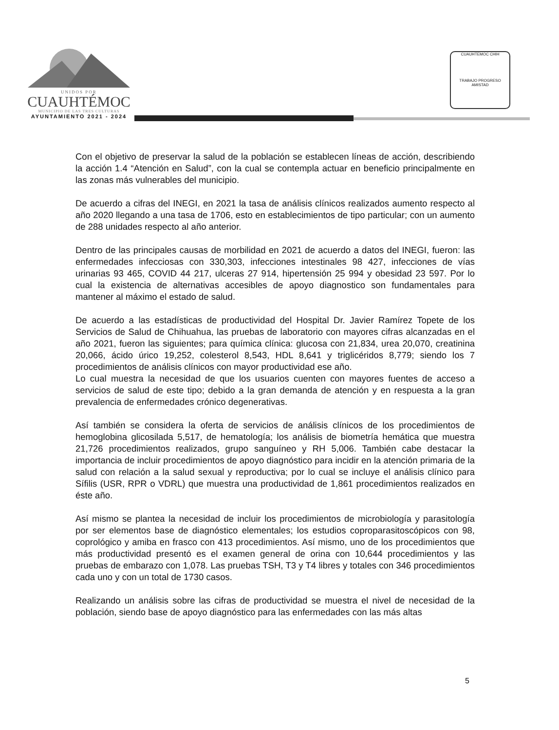UNIDOS POR
CUAUHTÉMOC
MUNICIPIO DE LAS TRES CULTURAS
AYUNTAMIENTO 2021 - 2024
CUAUHTEMOC CHIH
TRABAJO PROGRESO AMISTAD
Con el objetivo de preservar la salud de la población se establecen líneas de acción, describiendo la acción 1.4 “Atención en Salud”, con la cual se contempla actuar en beneficio principalmente en las zonas más vulnerables del municipio.
De acuerdo a cifras del INEGI, en 2021 la tasa de análisis clínicos realizados aumento respecto al año 2020 llegando a una tasa de 1706, esto en establecimientos de tipo particular; con un aumento de 288 unidades respecto al año anterior.
Dentro de las principales causas de morbilidad en 2021 de acuerdo a datos del INEGI, fueron: las enfermedades infecciosas con 330,303, infecciones intestinales 98 427, infecciones de vías urinarias 93 465, COVID 44 217, ulceras 27 914, hipertensión 25 994 y obesidad 23 597. Por lo cual la existencia de alternativas accesibles de apoyo diagnostico son fundamentales para mantener al máximo el estado de salud.
De acuerdo a las estadísticas de productividad del Hospital Dr. Javier Ramírez Topete de los Servicios de Salud de Chihuahua, las pruebas de laboratorio con mayores cifras alcanzadas en el año 2021, fueron las siguientes; para química clínica: glucosa con 21,834, urea 20,070, creatinina 20,066, ácido úrico 19,252, colesterol 8,543, HDL 8,641 y triglicéridos 8,779; siendo los 7 procedimientos de análisis clínicos con mayor productividad ese año.
Lo cual muestra la necesidad de que los usuarios cuenten con mayores fuentes de acceso a servicios de salud de este tipo; debido a la gran demanda de atención y en respuesta a la gran prevalencia de enfermedades crónico degenerativas.
Así también se considera la oferta de servicios de análisis clínicos de los procedimientos de hemoglobina glicosilada 5,517, de hematología; los análisis de biometría hemática que muestra 21,726 procedimientos realizados, grupo sanguíneo y RH 5,006. También cabe destacar la importancia de incluir procedimientos de apoyo diagnóstico para incidir en la atención primaria de la salud con relación a la salud sexual y reproductiva; por lo cual se incluye el análisis clínico para Sífilis (USR, RPR o VDRL) que muestra una productividad de 1,861 procedimientos realizados en éste año.
Así mismo se plantea la necesidad de incluir los procedimientos de microbiología y parasitología por ser elementos base de diagnóstico elementales; los estudios coproparasitoscópicos con 98, coprológico y amiba en frasco con 413 procedimientos. Así mismo, uno de los procedimientos que más productividad presentó es el examen general de orina con 10,644 procedimientos y las pruebas de embarazo con 1,078. Las pruebas TSH, T3 y T4 libres y totales con 346 procedimientos cada uno y con un total de 1730 casos.
Realizando un análisis sobre las cifras de productividad se muestra el nivel de necesidad de la población, siendo base de apoyo diagnóstico para las enfermedades con las más altas
5